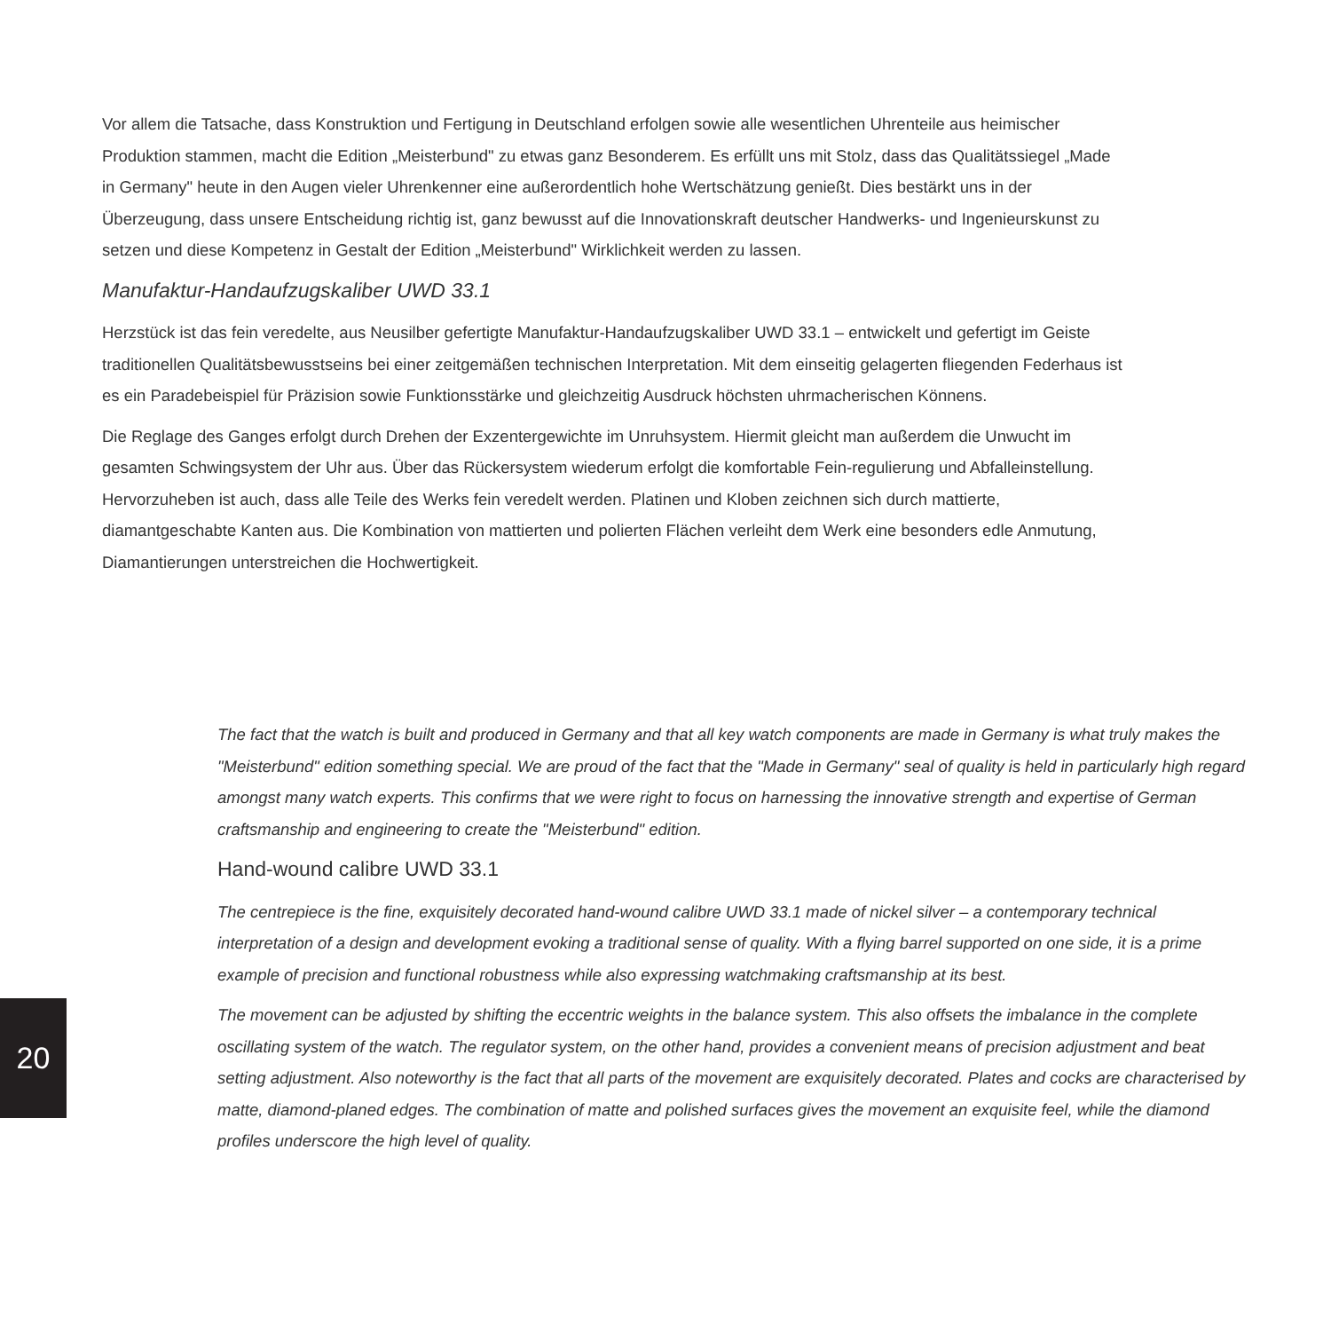Vor allem die Tatsache, dass Konstruktion und Fertigung in Deutschland erfolgen sowie alle wesentlichen Uhrenteile aus heimischer Produktion stammen, macht die Edition „Meisterbund" zu etwas ganz Besonderem. Es erfüllt uns mit Stolz, dass das Qualitätssiegel „Made in Germany" heute in den Augen vieler Uhrenkenner eine außerordentlich hohe Wertschätzung genießt. Dies bestärkt uns in der Überzeugung, dass unsere Entscheidung richtig ist, ganz bewusst auf die Innovationskraft deutscher Handwerks- und Ingenieurskunst zu setzen und diese Kompetenz in Gestalt der Edition „Meisterbund" Wirklichkeit werden zu lassen.
Manufaktur-Handaufzugskaliber UWD 33.1
Herzstück ist das fein veredelte, aus Neusilber gefertigte Manufaktur-Handaufzugskaliber UWD 33.1 – entwickelt und gefertigt im Geiste traditionellen Qualitätsbewusstseins bei einer zeitgemäßen technischen Interpretation. Mit dem einseitig gelagerten fliegenden Federhaus ist es ein Paradebeispiel für Präzision sowie Funktionsstärke und gleichzeitig Ausdruck höchsten uhrmacherischen Könnens.
Die Reglage des Ganges erfolgt durch Drehen der Exzentergewichte im Unruhsystem. Hiermit gleicht man außerdem die Unwucht im gesamten Schwingsystem der Uhr aus. Über das Rückersystem wiederum erfolgt die komfortable Fein-regulierung und Abfalleinstellung. Hervorzuheben ist auch, dass alle Teile des Werks fein veredelt werden. Platinen und Kloben zeichnen sich durch mattierte, diamantgeschabte Kanten aus. Die Kombination von mattierten und polierten Flächen verleiht dem Werk eine besonders edle Anmutung, Diamantierungen unterstreichen die Hochwertigkeit.
The fact that the watch is built and produced in Germany and that all key watch components are made in Germany is what truly makes the "Meisterbund" edition something special. We are proud of the fact that the "Made in Germany" seal of quality is held in particularly high regard amongst many watch experts. This confirms that we were right to focus on harnessing the innovative strength and expertise of German craftsmanship and engineering to create the "Meisterbund" edition.
Hand-wound calibre UWD 33.1
The centrepiece is the fine, exquisitely decorated hand-wound calibre UWD 33.1 made of nickel silver – a contemporary technical interpretation of a design and development evoking a traditional sense of quality. With a flying barrel supported on one side, it is a prime example of precision and functional robustness while also expressing watchmaking craftsmanship at its best.
The movement can be adjusted by shifting the eccentric weights in the balance system. This also offsets the imbalance in the complete oscillating system of the watch. The regulator system, on the other hand, provides a convenient means of precision adjustment and beat setting adjustment. Also noteworthy is the fact that all parts of the movement are exquisitely decorated. Plates and cocks are characterised by matte, diamond-planed edges. The combination of matte and polished surfaces gives the movement an exquisite feel, while the diamond profiles underscore the high level of quality.
20